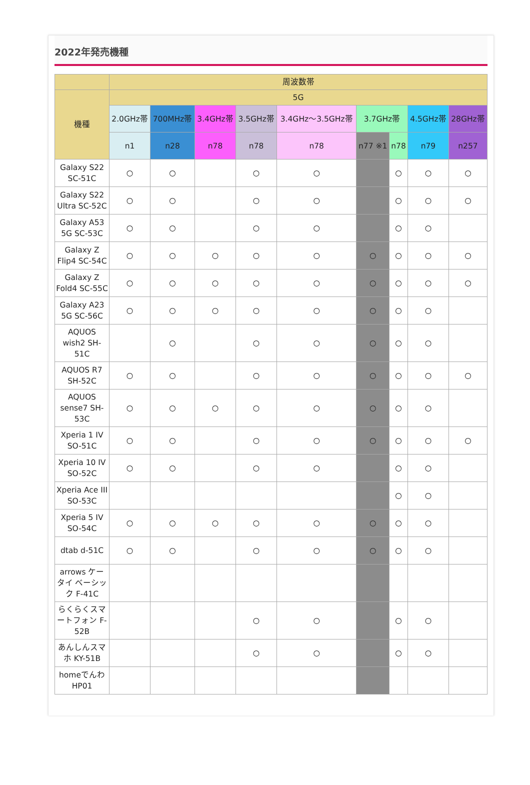2022年発売機種
| | 周波数帯 | | | | | | | | |
| --- | --- | --- | --- | --- | --- | --- | --- | --- | --- |
| 機種 | 5G | | | | | | | | |
| | 2.0GHz帯 | 700MHz帯 | 3.4GHz帯 | 3.5GHz帯 | 3.4GHz～3.5GHz帯 | 3.7GHz帯 | | 4.5GHz帯 | 28GHz帯 |
| | n1 | n28 | n78 | n78 | n78 | n77 ※1 | n78 | n79 | n257 |
| Galaxy S22 SC-51C | ○ | ○ | | ○ | ○ | | ○ | ○ | ○ |
| Galaxy S22 Ultra SC-52C | ○ | ○ | | ○ | ○ | | ○ | ○ | ○ |
| Galaxy A53 5G SC-53C | ○ | ○ | | ○ | ○ | | ○ | ○ | |
| Galaxy Z Flip4 SC-54C | ○ | ○ | ○ | ○ | ○ | ○ | ○ | ○ | ○ |
| Galaxy Z Fold4 SC-55C | ○ | ○ | ○ | ○ | ○ | ○ | ○ | ○ | ○ |
| Galaxy A23 5G SC-56C | ○ | ○ | ○ | ○ | ○ | ○ | ○ | ○ | |
| AQUOS wish2 SH-51C | | ○ | | ○ | ○ | ○ | ○ | ○ | |
| AQUOS R7 SH-52C | ○ | ○ | | ○ | ○ | ○ | ○ | ○ | ○ |
| AQUOS sense7 SH-53C | ○ | ○ | ○ | ○ | ○ | ○ | ○ | ○ | |
| Xperia 1 IV SO-51C | ○ | ○ | | ○ | ○ | ○ | ○ | ○ | ○ |
| Xperia 10 IV SO-52C | ○ | ○ | | ○ | ○ | | ○ | ○ | |
| Xperia Ace III SO-53C | | | | | | | ○ | ○ | |
| Xperia 5 IV SO-54C | ○ | ○ | ○ | ○ | ○ | ○ | ○ | ○ | |
| dtab d-51C | ○ | ○ | | ○ | ○ | ○ | ○ | ○ | |
| arrows ケータイ ベーシック F-41C | | | | | | | | | |
| らくらくスマートフォン F-52B | | | | ○ | ○ | | ○ | ○ | |
| あんしんスマホ KY-51B | | | | ○ | ○ | | ○ | ○ | |
| homeでんわ HP01 | | | | | | | | | |